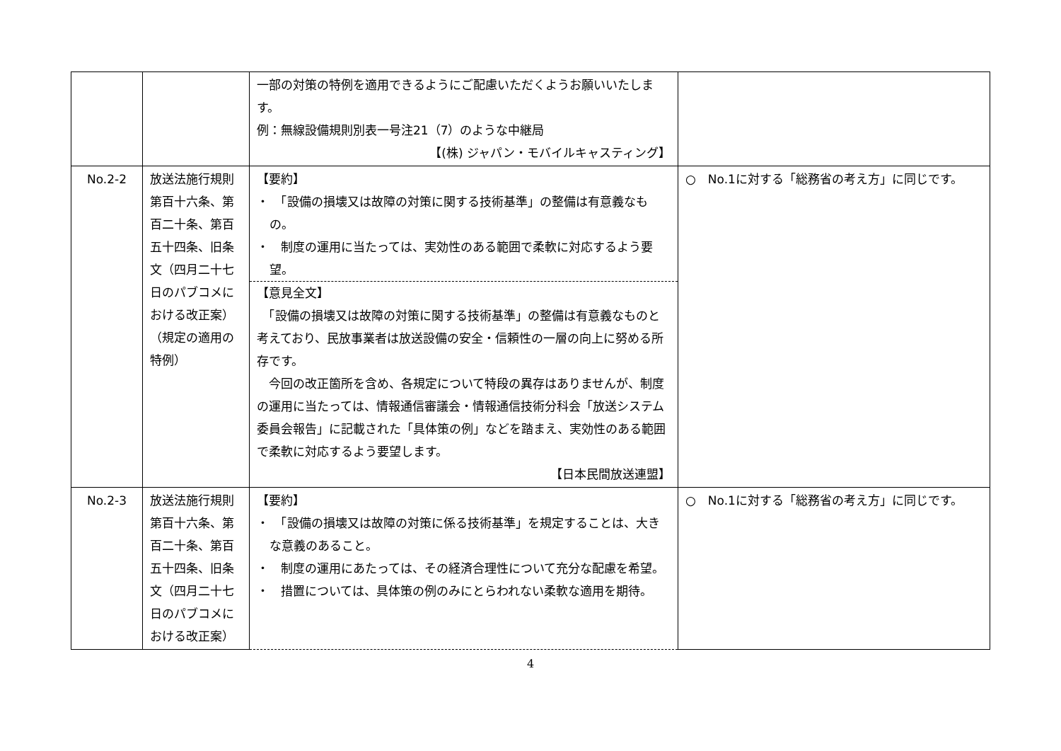| | | 一部の対策の特例を適用できるようにご配慮いただくようお願いいたします。 例：無線設備規則別表一号注21（7）のような中継局 【(株) ジャパン・モバイルキャスティング】 | |
| No.2-2 | 放送法施行規則第百十六条、第百二十条、第百五十四条、旧条文（四月二十七日のパブコメにおける改正案）（規定の適用の特例） | 【要約】 ・ 「設備の損壊又は故障の対策に関する技術基準」の整備は有意義なもの。 ・ 制度の運用に当たっては、実効性のある範囲で柔軟に対応するよう要望。 【意見全文】 「設備の損壊又は故障の対策に関する技術基準」の整備は有意義なものと考えており、民放事業者は放送設備の安全・信頼性の一層の向上に努める所存です。 今回の改正箇所を含め、各規定について特段の異存はありませんが、制度の運用に当たっては、情報通信審議会・情報通信技術分科会「放送システム委員会報告」に記載された「具体策の例」などを踏まえ、実効性のある範囲で柔軟に対応するよう要望します。 【日本民間放送連盟】 | ○ No.1に対する「総務省の考え方」に同じです。 |
| No.2-3 | 放送法施行規則第百十六条、第百二十条、第百五十四条、旧条文（四月二十七日のパブコメにおける改正案） | 【要約】 ・ 「設備の損壊又は故障の対策に係る技術基準」を規定することは、大きな意義のあること。 ・ 制度の運用にあたっては、その経済合理性について充分な配慮を希望。 ・ 措置については、具体策の例のみにとらわれない柔軟な適用を期待。 | ○ No.1に対する「総務省の考え方」に同じです。 |
4